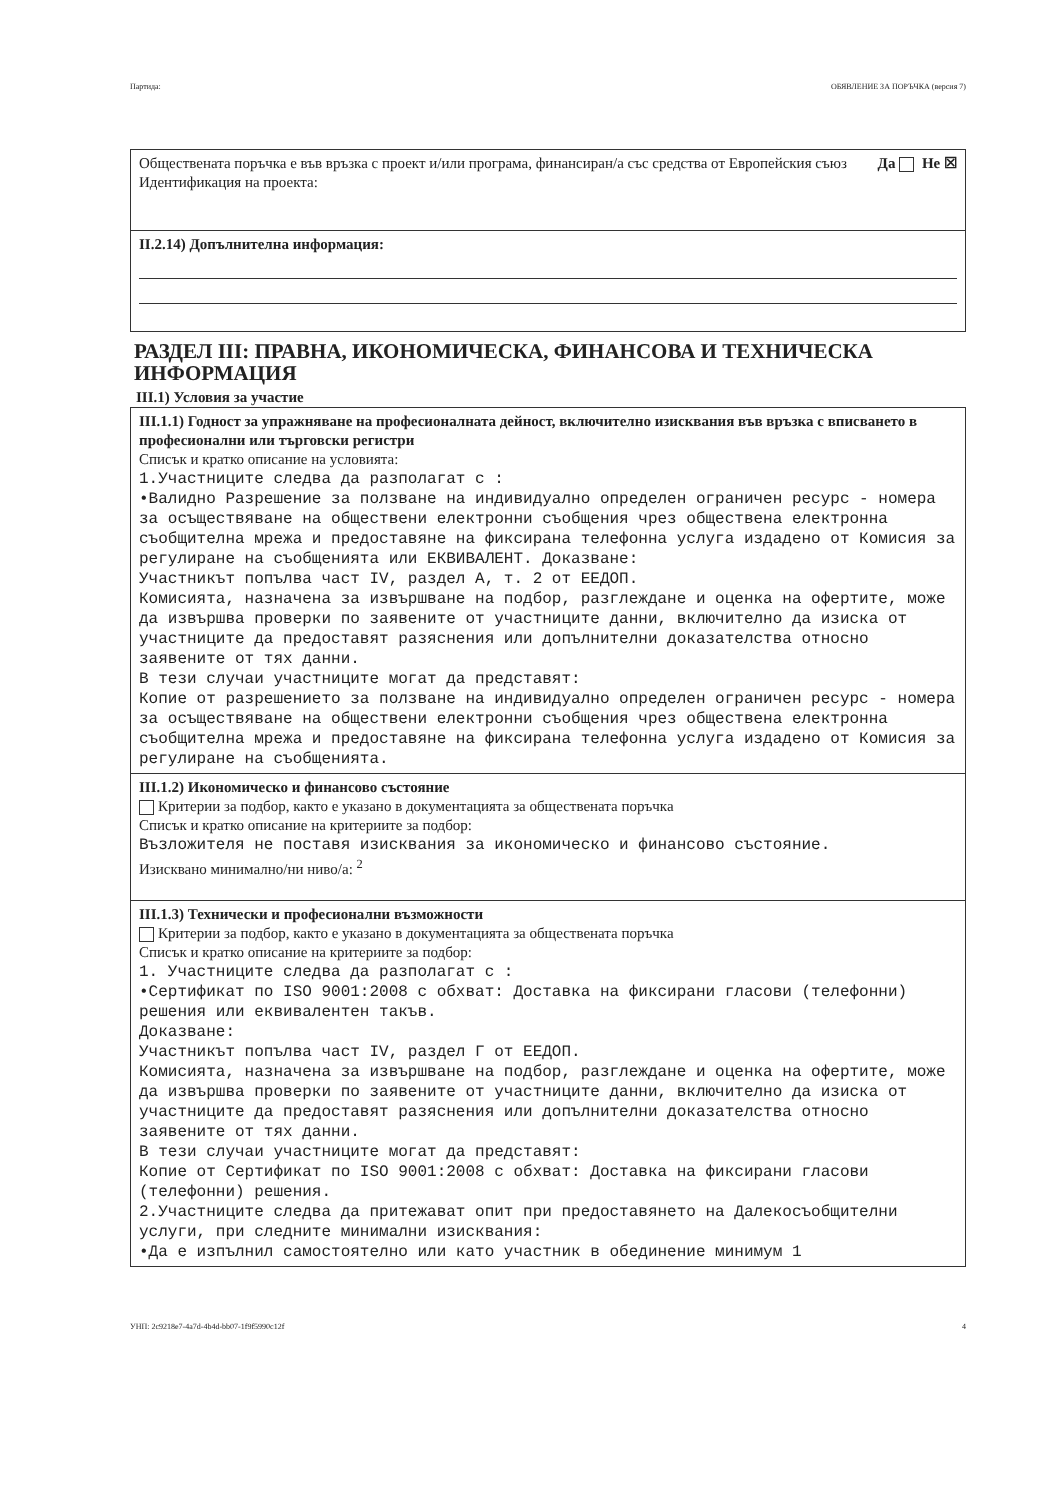Партида: ОБЯВЛЕНИЕ ЗА ПОРЪЧКА (версия 7)
Обществената поръчка е във връзка с проект и/или програма, финансиран/а със средства от Европейския съюз Да Не ☒
Идентификация на проекта:
II.2.14) Допълнителна информация:
РАЗДЕЛ III: ПРАВНА, ИКОНОМИЧЕСКА, ФИНАНСОВА И ТЕХНИЧЕСКА ИНФОРМАЦИЯ
III.1) Условия за участие
III.1.1) Годност за упражняване на професионалната дейност, включително изисквания във връзка с вписването в професионални или търговски регистри
Списък и кратко описание на условията:
1.Участниците следва да разполагат с :
•Валидно Разрешение за ползване на индивидуално определен ограничен ресурс - номера за осъществяване на обществени електронни съобщения чрез обществена електронна съобщителна мрежа и предоставяне на фиксирана телефонна услуга издадено от Комисия за регулиране на съобщенията или ЕКВИВАЛЕНТ. Доказване:
Участникът попълва част IV, раздел А, т. 2 от ЕЕДОП.
Комисията, назначена за извършване на подбор, разглеждане и оценка на офертите, може да извършва проверки по заявените от участниците данни, включително да изиска от участниците да предоставят разяснения или допълнителни доказателства относно заявените от тях данни.
В тези случаи участниците могат да представят:
Копие от разрешението за ползване на индивидуално определен ограничен ресурс - номера за осъществяване на обществени електронни съобщения чрез обществена електронна съобщителна мрежа и предоставяне на фиксирана телефонна услуга издадено от Комисия за регулиране на съобщенията.
III.1.2) Икономическо и финансово състояние
Критерии за подбор, както е указано в документацията за обществената поръчка
Списък и кратко описание на критериите за подбор:
Възложителя не поставя изисквания за икономическо и финансово състояние.
Изисквано минимално/ни ниво/а: <sup>2</sup>
III.1.3) Технически и професионални възможности
Критерии за подбор, както е указано в документацията за обществената поръчка
Списък и кратко описание на критериите за подбор:
1. Участниците следва да разполагат с :
•Сертификат по ISO 9001:2008 с обхват: Доставка на фиксирани гласови (телефонни) решения или еквивалентен такъв.
Доказване:
Участникът попълва част IV, раздел Г от ЕЕДОП.
Комисията, назначена за извършване на подбор, разглеждане и оценка на офертите, може да извършва проверки по заявените от участниците данни, включително да изиска от участниците да предоставят разяснения или допълнителни доказателства относно заявените от тях данни.
В тези случаи участниците могат да представят:
Копие от Сертификат по ISO 9001:2008 с обхват: Доставка на фиксирани гласови (телефонни) решения.
2.Участниците следва да притежават опит при предоставянето на Далекосъобщителни услуги, при следните минимални изисквания:
•Да е изпълнил самостоятелно или като участник в обединение минимум 1
УНП: 2c9218e7-4a7d-4b4d-bb07-1f9f5990c12f 4